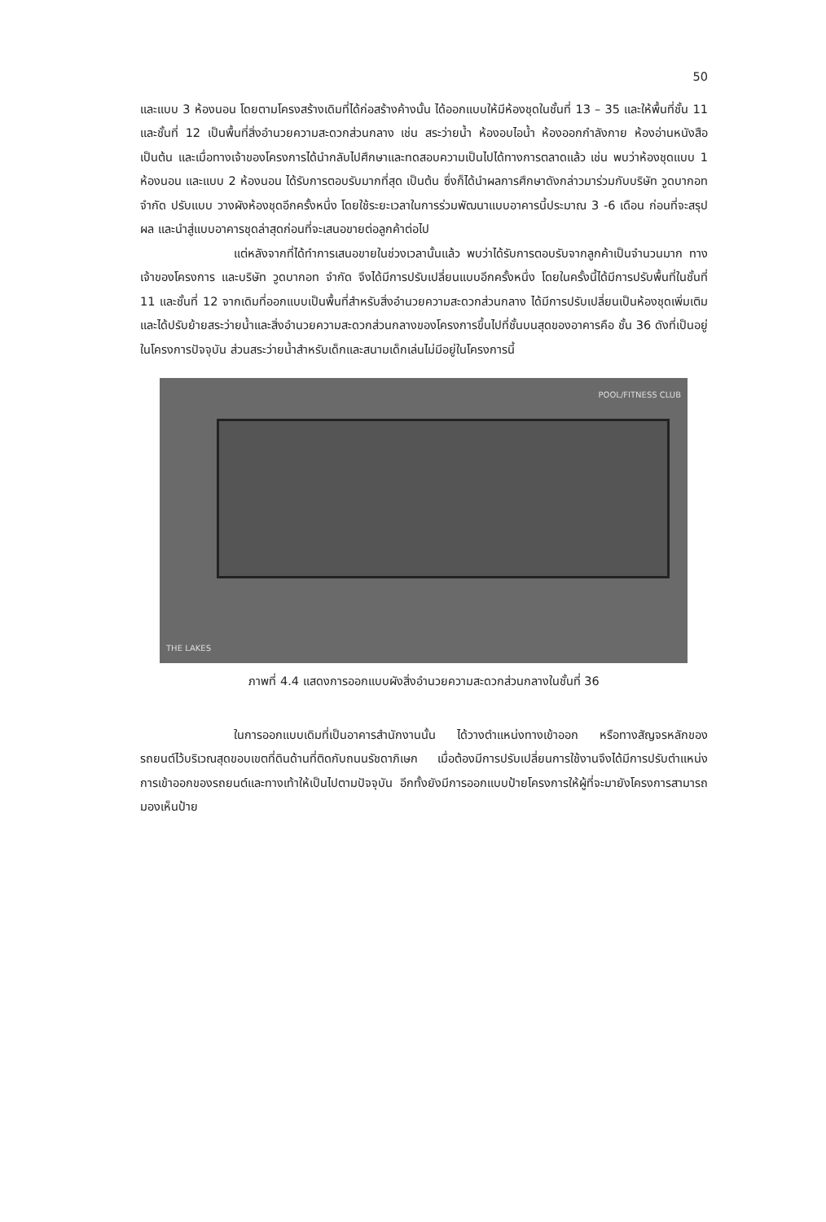50
และแบบ 3 ห้องนอน โดยตามโครงสร้างเดิมที่ได้ก่อสร้างค้างนั้น ได้ออกแบบให้มีห้องชุดในชั้นที่ 13 – 35 และให้พื้นที่ชั้น 11 และชั้นที่ 12 เป็นพื้นที่สิ่งอำนวยความสะดวกส่วนกลาง เช่น สระว่ายน้ำ ห้องอบไอน้ำ ห้องออกกำลังกาย ห้องอ่านหนังสือ เป็นต้น และเมื่อทางเจ้าของโครงการได้นำกลับไปศึกษาและทดสอบความเป็นไปได้ทางการตลาดแล้ว เช่น พบว่าห้องชุดแบบ 1 ห้องนอน และแบบ 2 ห้องนอน ได้รับการตอบรับมากที่สุด เป็นต้น ซึ่งก็ได้นำผลการศึกษาดังกล่าวมาร่วมกับบริษัท วูดบากอท จำกัด ปรับแบบ วางผังห้องชุดอีกครั้งหนึ่ง โดยใช้ระยะเวลาในการร่วมพัฒนาแบบอาคารนี้ประมาณ 3 -6 เดือน ก่อนที่จะสรุปผล และนำสู่แบบอาคารชุดล่าสุดก่อนที่จะเสนอขายต่อลูกค้าต่อไป
แต่หลังจากที่ได้ทำการเสนอขายในช่วงเวลานั้นแล้ว พบว่าได้รับการตอบรับจากลูกค้าเป็นจำนวนมาก ทางเจ้าของโครงการ และบริษัท วูดบากอท จำกัด จึงได้มีการปรับเปลี่ยนแบบอีกครั้งหนึ่ง โดยในครั้งนี้ได้มีการปรับพื้นที่ในชั้นที่ 11 และชั้นที่ 12 จากเดิมที่ออกแบบเป็นพื้นที่สำหรับสิ่งอำนวยความสะดวกส่วนกลาง ได้มีการปรับเปลี่ยนเป็นห้องชุดเพิ่มเติม และได้ปรับย้ายสระว่ายน้ำและสิ่งอำนวยความสะดวกส่วนกลางของโครงการขึ้นไปที่ชั้นบนสุดของอาคารคือ ชั้น 36 ดังที่เป็นอยู่ในโครงการปัจจุบัน ส่วนสระว่ายน้ำสำหรับเด็กและสนามเด็กเล่นไม่มีอยู่ในโครงการนี้
POOL/FITNESS CLUB
THE LAKES
ภาพที่ 4.4 แสดงการออกแบบผังสิ่งอำนวยความสะดวกส่วนกลางในชั้นที่ 36
ในการออกแบบเดิมที่เป็นอาคารสำนักงานนั้น ได้วางตำแหน่งทางเข้าออก หรือทางสัญจรหลักของรถยนต์ไว้บริเวณสุดขอบเขตที่ดินด้านที่ติดกับถนนรัชดาภิเษก เมื่อต้องมีการปรับเปลี่ยนการใช้งานจึงได้มีการปรับตำแหน่งการเข้าออกของรถยนต์และทางเท้าให้เป็นไปตามปัจจุบัน อีกทั้งยังมีการออกแบบป้ายโครงการให้ผู้ที่จะมายังโครงการสามารถมองเห็นป้าย